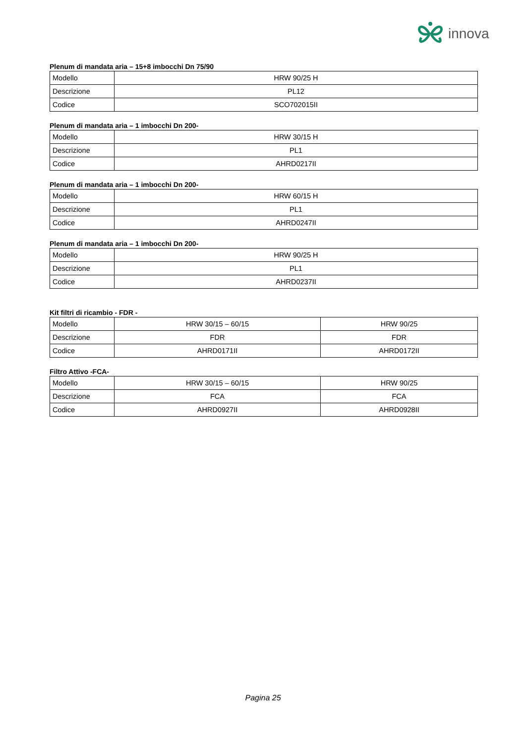innova
Plenum di mandata aria – 15+8 imbocchi Dn 75/90
| Modello | HRW 90/25 H |
| Descrizione | PL12 |
| Codice | SCO702015II |
Plenum di mandata aria – 1 imbocchi Dn 200-
| Modello | HRW 30/15 H |
| Descrizione | PL1 |
| Codice | AHRD0217II |
Plenum di mandata aria – 1 imbocchi Dn 200-
| Modello | HRW 60/15 H |
| Descrizione | PL1 |
| Codice | AHRD0247II |
Plenum di mandata aria – 1 imbocchi Dn 200-
| Modello | HRW 90/25 H |
| Descrizione | PL1 |
| Codice | AHRD0237II |
Kit filtri di ricambio - FDR -
| Modello | HRW 30/15 – 60/15 | HRW 90/25 |
| Descrizione | FDR | FDR |
| Codice | AHRD0171II | AHRD0172II |
Filtro Attivo -FCA-
| Modello | HRW 30/15 – 60/15 | HRW 90/25 |
| Descrizione | FCA | FCA |
| Codice | AHRD0927II | AHRD0928II |
Pagina 25